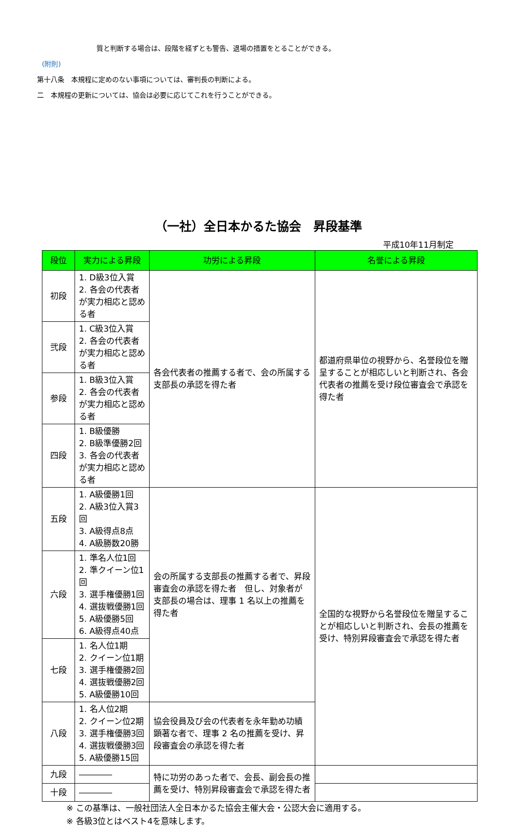質と判断する場合は、段階を経ずとも警告、退場の措置をとることができる。
(附則)
第十八条　本規程に定めのない事項については、審判長の判断による。
二　本規程の更新については、協会は必要に応じてこれを行うことができる。
（一社）全日本かるた協会　昇段基準
平成10年11月制定
| 段位 | 実力による昇段 | 功労による昇段 | 名誉による昇段 |
| --- | --- | --- | --- |
| 初段 | 1. D級3位入賞 2. 各会の代表者が実力相応と認める者 | 各会代表者の推薦する者で、会の所属する支部長の承認を得た者 | 都道府県単位の視野から、名誉段位を贈呈することが相応しいと判断され、各会代表者の推薦を受け段位審査会で承認を得た者 |
| 弐段 | 1. C級3位入賞 2. 各会の代表者が実力相応と認める者 | | |
| 参段 | 1. B級3位入賞 2. 各会の代表者が実力相応と認める者 | | |
| 四段 | 1. B級優勝 2. B級準優勝2回 3. 各会の代表者が実力相応と認める者 | | |
| 五段 | 1. A級優勝1回 2. A級3位入賞3回 3. A級得点8点 4. A級勝数20勝 | 会の所属する支部長の推薦する者で、昇段審査会の承認を得た者 但し、対象者が支部長の場合は、理事 1 名以上の推薦を得た者 | 全国的な視野から名誉段位を贈呈することが相応しいと判断され、会長の推薦を受け、特別昇段審査会で承認を得た者 |
| 六段 | 1. 準名人位1回 2. 準クイーン位1回 3. 選手権優勝1回 4. 選抜戦優勝1回 5. A級優勝5回 6. A級得点40点 | | |
| 七段 | 1. 名人位1期 2. クイーン位1期 3. 選手権優勝2回 4. 選抜戦優勝2回 5. A級優勝10回 | | |
| 八段 | 1. 名人位2期 2. クイーン位2期 3. 選手権優勝3回 4. 選抜戦優勝3回 5. A級優勝15回 | 協会役員及び会の代表者を永年勤め功績顕著な者で、理事 2 名の推薦を受け、昇段審査会の承認を得た者 | |
| 九段 | ―――― | 特に功労のあった者で、会長、副会長の推薦を受け、特別昇段審査会で承認を得た者 | |
| 十段 | ―――― | | |
※ この基準は、一般社団法人全日本かるた協会主催大会・公認大会に適用する。
※ 各級3位とはベスト4を意味します。